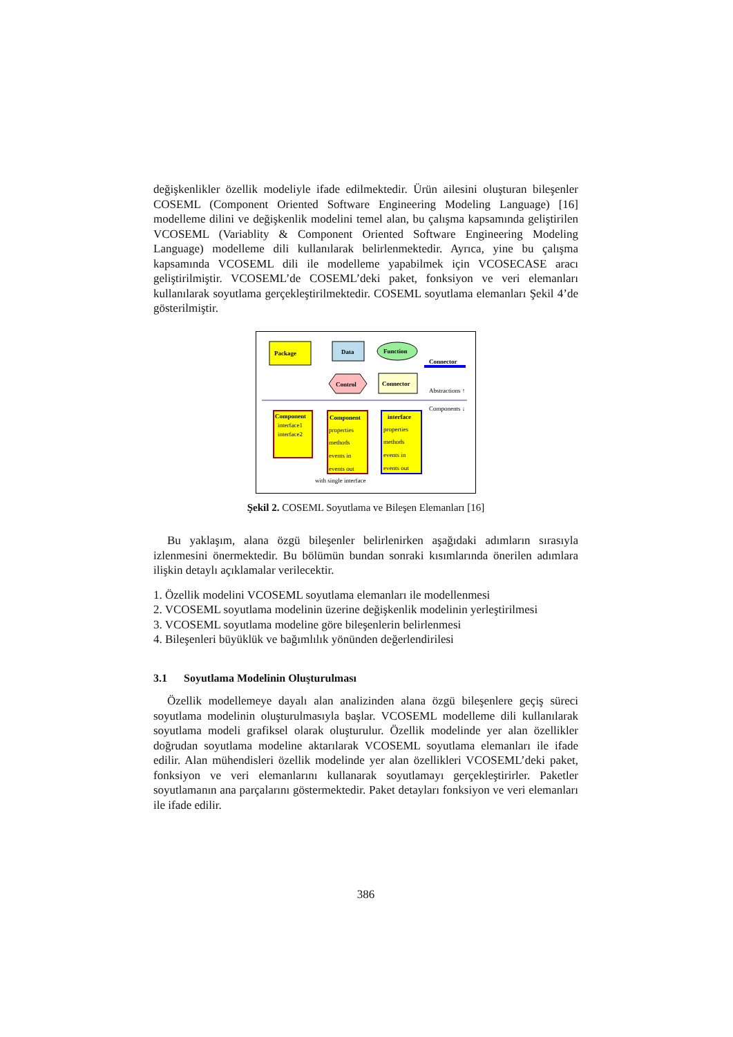değişkenlikler özellik modeliyle ifade edilmektedir. Ürün ailesini oluşturan bileşenler COSEML (Component Oriented Software Engineering Modeling Language) [16] modelleme dilini ve değişkenlik modelini temel alan, bu çalışma kapsamında geliştirilen VCOSEML (Variablity & Component Oriented Software Engineering Modeling Language) modelleme dili kullanılarak belirlenmektedir. Ayrıca, yine bu çalışma kapsamında VCOSEML dili ile modelleme yapabilmek için VCOSECASE aracı geliştirilmiştir. VCOSEML’de COSEML’deki paket, fonksiyon ve veri elemanları kullanılarak soyutlama gerçekleştirilmektedir. COSEML soyutlama elemanları Şekil 4’de gösterilmiştir.
Package
Data
Function
Connector
Control
Connector
Abstractions ↑
Components ↓
Component
interface1
interface2
Component
properties
methods
events in
events out
interface
properties
methods
events in
events out
with single interface
Şekil 2. COSEML Soyutlama ve Bileşen Elemanları [16]
Bu yaklaşım, alana özgü bileşenler belirlenirken aşağıdaki adımların sırasıyla izlenmesini önermektedir. Bu bölümün bundan sonraki kısımlarında önerilen adımlara ilişkin detaylı açıklamalar verilecektir.
1. Özellik modelini VCOSEML soyutlama elemanları ile modellenmesi
2. VCOSEML soyutlama modelinin üzerine değişkenlik modelinin yerleştirilmesi
3. VCOSEML soyutlama modeline göre bileşenlerin belirlenmesi
4. Bileşenleri büyüklük ve bağımlılık yönünden değerlendirilesi
3.1 Soyutlama Modelinin Oluşturulması
Özellik modellemeye dayalı alan analizinden alana özgü bileşenlere geçiş süreci soyutlama modelinin oluşturulmasıyla başlar. VCOSEML modelleme dili kullanılarak soyutlama modeli grafiksel olarak oluşturulur. Özellik modelinde yer alan özellikler doğrudan soyutlama modeline aktarılarak VCOSEML soyutlama elemanları ile ifade edilir. Alan mühendisleri özellik modelinde yer alan özellikleri VCOSEML’deki paket, fonksiyon ve veri elemanlarını kullanarak soyutlamayı gerçekleştirirler. Paketler soyutlamanın ana parçalarını göstermektedir. Paket detayları fonksiyon ve veri elemanları ile ifade edilir.
386